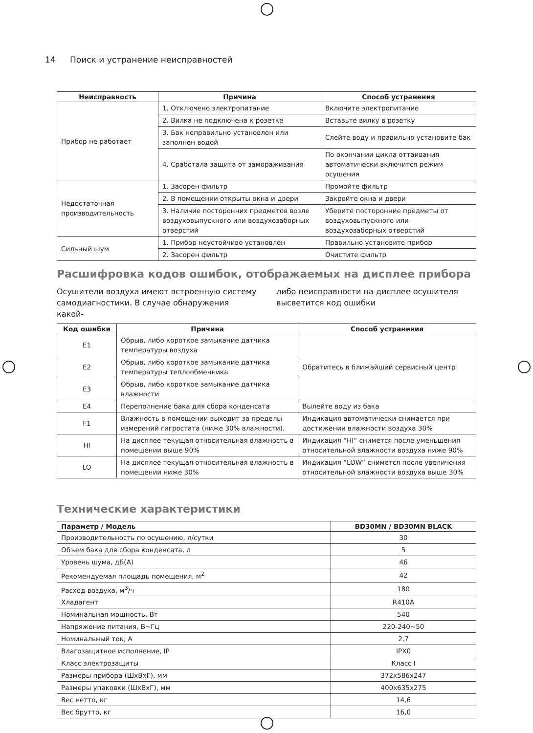14 Поиск и устранение неисправностей
| Неисправность | Причина | Способ устранения |
| --- | --- | --- |
| Прибор не работает | 1. Отключено электропитание | Включите электропитание |
| | 2. Вилка не подключена к розетке | Вставьте вилку в розетку |
| | 3. Бак неправильно установлен или заполнен водой | Слейте воду и правильно установите бак |
| | 4. Сработала защита от замораживания | По окончании цикла оттаивания автоматически включится режим осушения |
| Недостаточная производительность | 1. Засорен фильтр | Промойте фильтр |
| | 2. В помещении открыты окна и двери | Закройте окна и двери |
| | 3. Наличие посторонних предметов возле воздуховыпускного или воздухозаборных отверстий | Уберите посторонние предметы от воздуховыпускного или воздухозаборных отверстий |
| Сильный шум | 1. Прибор неустойчиво установлен | Правильно установите прибор |
| | 2. Засорен фильтр | Очистите фильтр |
Расшифровка кодов ошибок, отображаемых на дисплее прибора
Осушители воздуха имеют встроенную систему самодиагностики. В случае обнаружения какой-
либо неисправности на дисплее осушителя высветится код ошибки
| Код ошибки | Причина | Способ устранения |
| --- | --- | --- |
| E1 | Обрыв, либо короткое замыкание датчика температуры воздуха | Обратитесь в ближайший сервисный центр |
| E2 | Обрыв, либо короткое замыкание датчика температуры теплообменника | |
| E3 | Обрыв, либо короткое замыкание датчика влажности | |
| E4 | Переполнение бака для сбора конденсата | Вылейте воду из бака |
| F1 | Влажность в помещении выходит за пределы измерений гигростата (ниже 30% влажности). | Индикация автоматически снимается при достижении влажности воздуха 30% |
| HI | На дисплее текущая относительная влажность в помещении выше 90% | Индикация “HI” снимется после уменьшения относительной влажности воздуха ниже 90% |
| LO | На дисплее текущая относительная влажность в помещении ниже 30% | Индикация “LOW” снимется после увеличения относительной влажности воздуха выше 30% |
Технические характеристики
| Параметр / Модель | BD30MN / BD30MN BLACK |
| --- | --- |
| Производительность по осушению, л/сутки | 30 |
| Объем бака для сбора конденсата, л | 5 |
| Уровень шума, дБ(А) | 46 |
| Рекомендуемая площадь помещения, м<sup>2</sup> | 42 |
| Расход воздуха, м<sup>3</sup>/ч | 180 |
| Хладагент | R410A |
| Номинальная мощность, Вт | 540 |
| Напряжение питания, В~Гц | 220-240~50 |
| Номинальный ток, А | 2,7 |
| Влагозащитное исполнение, IP | IPX0 |
| Класс электрозащиты | Класс I |
| Размеры прибора (ШхВхГ), мм | 372x586x247 |
| Размеры упаковки (ШхВхГ), мм | 400x635x275 |
| Вес нетто, кг | 14,6 |
| Вес брутто, кг | 16,0 |